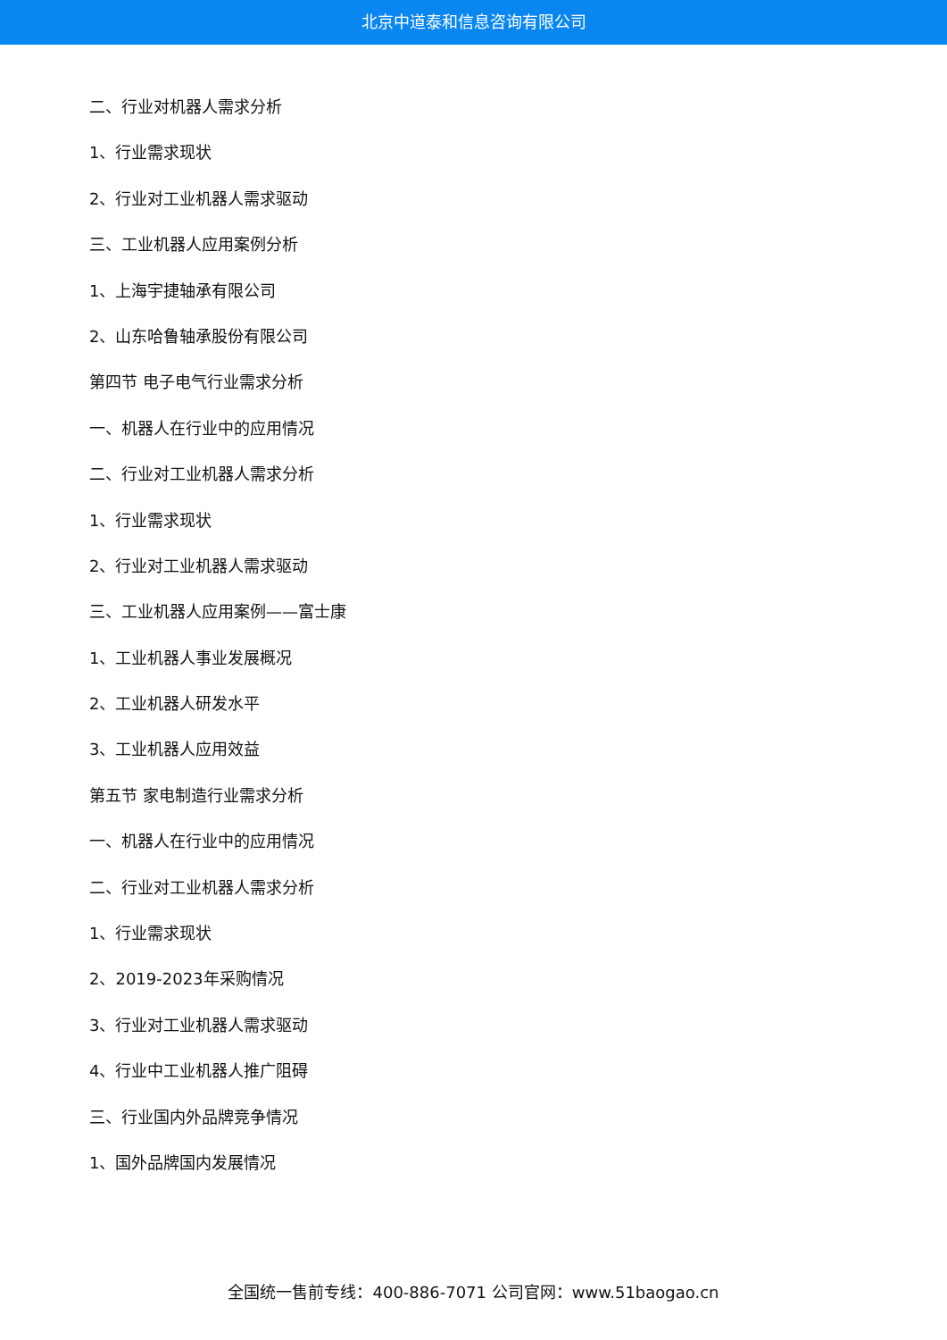北京中道泰和信息咨询有限公司
二、行业对机器人需求分析
1、行业需求现状
2、行业对工业机器人需求驱动
三、工业机器人应用案例分析
1、上海宇捷轴承有限公司
2、山东哈鲁轴承股份有限公司
第四节 电子电气行业需求分析
一、机器人在行业中的应用情况
二、行业对工业机器人需求分析
1、行业需求现状
2、行业对工业机器人需求驱动
三、工业机器人应用案例——富士康
1、工业机器人事业发展概况
2、工业机器人研发水平
3、工业机器人应用效益
第五节 家电制造行业需求分析
一、机器人在行业中的应用情况
二、行业对工业机器人需求分析
1、行业需求现状
2、2019-2023年采购情况
3、行业对工业机器人需求驱动
4、行业中工业机器人推广阻碍
三、行业国内外品牌竞争情况
1、国外品牌国内发展情况
全国统一售前专线：400-886-7071 公司官网：www.51baogao.cn